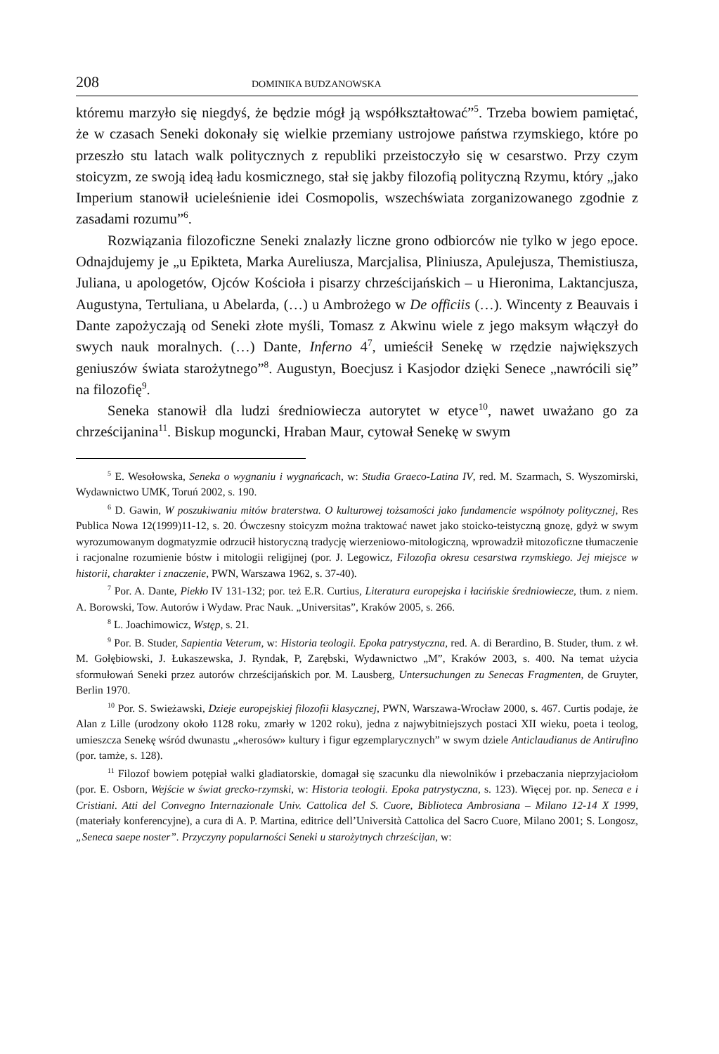208 DOMINIKA BUDZANOWSKA
któremu marzyło się niegdyś, że będzie mógł ją współkształtować”<sup>5</sup>. Trzeba bowiem pamiętać, że w czasach Seneki dokonały się wielkie przemiany ustrojowe państwa rzymskiego, które po przeszło stu latach walk politycznych z republiki przeistoczyło się w cesarstwo. Przy czym stoicyzm, ze swoją ideą ładu kosmicznego, stał się jakby filozofią polityczną Rzymu, który „jako Imperium stanowił ucieleśnienie idei Cosmopolis, wszechświata zorganizowanego zgodnie z zasadami rozumu”<sup>6</sup>.
Rozwiązania filozoficzne Seneki znalazły liczne grono odbiorców nie tylko w jego epoce. Odnajdujemy je „u Epikteta, Marka Aureliusza, Marcjalisa, Pliniusza, Apulejusza, Themistiusza, Juliana, u apologetów, Ojców Kościoła i pisarzy chrześcijańskich – u Hieronima, Laktancjusza, Augustyna, Tertuliana, u Abelarda, (…) u Ambrożego w De officiis (…). Wincenty z Beauvais i Dante zapożyczają od Seneki złote myśli, Tomasz z Akwinu wiele z jego maksym włączył do swych nauk moralnych. (…) Dante, Inferno 4<sup>7</sup>, umieścił Senekę w rzędzie największych geniuszów świata starożytnego”<sup>8</sup>. Augustyn, Boecjusz i Kasjodor dzięki Senece „nawrócili się” na filozofię<sup>9</sup>.
Seneka stanowił dla ludzi średniowiecza autorytet w etyce<sup>10</sup>, nawet uważano go za chrześcijanina<sup>11</sup>. Biskup moguncki, Hraban Maur, cytował Senekę w swym
<sup>5</sup> E. Wesołowska, Seneka o wygnaniu i wygnańcach, w: Studia Graeco-Latina IV, red. M. Szarmach, S. Wyszomirski, Wydawnictwo UMK, Toruń 2002, s. 190.
<sup>6</sup> D. Gawin, W poszukiwaniu mitów braterstwa. O kulturowej tożsamości jako fundamencie wspólnoty politycznej, Res Publica Nowa 12(1999)11-12, s. 20. Ówczesny stoicyzm można traktować nawet jako stoicko-teistyczną gnozę, gdyż w swym wyrozumowanym dogmatyzmie odrzucił historyczną tradycję wierzeniowo-mitologiczną, wprowadził mitozoficzne tłumaczenie i racjonalne rozumienie bóstw i mitologii religijnej (por. J. Legowicz, Filozofia okresu cesarstwa rzymskiego. Jej miejsce w historii, charakter i znaczenie, PWN, Warszawa 1962, s. 37-40).
<sup>7</sup> Por. A. Dante, Piekło IV 131-132; por. też E.R. Curtius, Literatura europejska i łacińskie średniowiecze, tłum. z niem. A. Borowski, Tow. Autorów i Wydaw. Prac Nauk. „Universitas”, Kraków 2005, s. 266.
<sup>8</sup> L. Joachimowicz, Wstęp, s. 21.
<sup>9</sup> Por. B. Studer, Sapientia Veterum, w: Historia teologii. Epoka patrystyczna, red. A. di Berardino, B. Studer, tłum. z wł. M. Gołębiowski, J. Łukaszewska, J. Ryndak, P, Zarębski, Wydawnictwo „M”, Kraków 2003, s. 400. Na temat użycia sformułowań Seneki przez autorów chrześcijańskich por. M. Lausberg, Untersuchungen zu Senecas Fragmenten, de Gruyter, Berlin 1970.
<sup>10</sup> Por. S. Swieżawski, Dzieje europejskiej filozofii klasycznej, PWN, Warszawa-Wrocław 2000, s. 467. Curtis podaje, że Alan z Lille (urodzony około 1128 roku, zmarły w 1202 roku), jedna z najwybitniejszych postaci XII wieku, poeta i teolog, umieszcza Senekę wśród dwunastu „«herosów» kultury i figur egzemplarycznych” w swym dziele Anticlaudianus de Antirufino (por. tamże, s. 128).
<sup>11</sup> Filozof bowiem potępiał walki gladiatorskie, domagał się szacunku dla niewolników i przebaczania nieprzyjaciołom (por. E. Osborn, Wejście w świat grecko-rzymski, w: Historia teologii. Epoka patrystyczna, s. 123). Więcej por. np. Seneca e i Cristiani. Atti del Convegno Internazionale Univ. Cattolica del S. Cuore, Biblioteca Ambrosiana – Milano 12-14 X 1999, (materiały konferencyjne), a cura di A. P. Martina, editrice dell’Università Cattolica del Sacro Cuore, Milano 2001; S. Longosz, „Seneca saepe noster”. Przyczyny popularności Seneki u starożytnych chrześcijan, w: